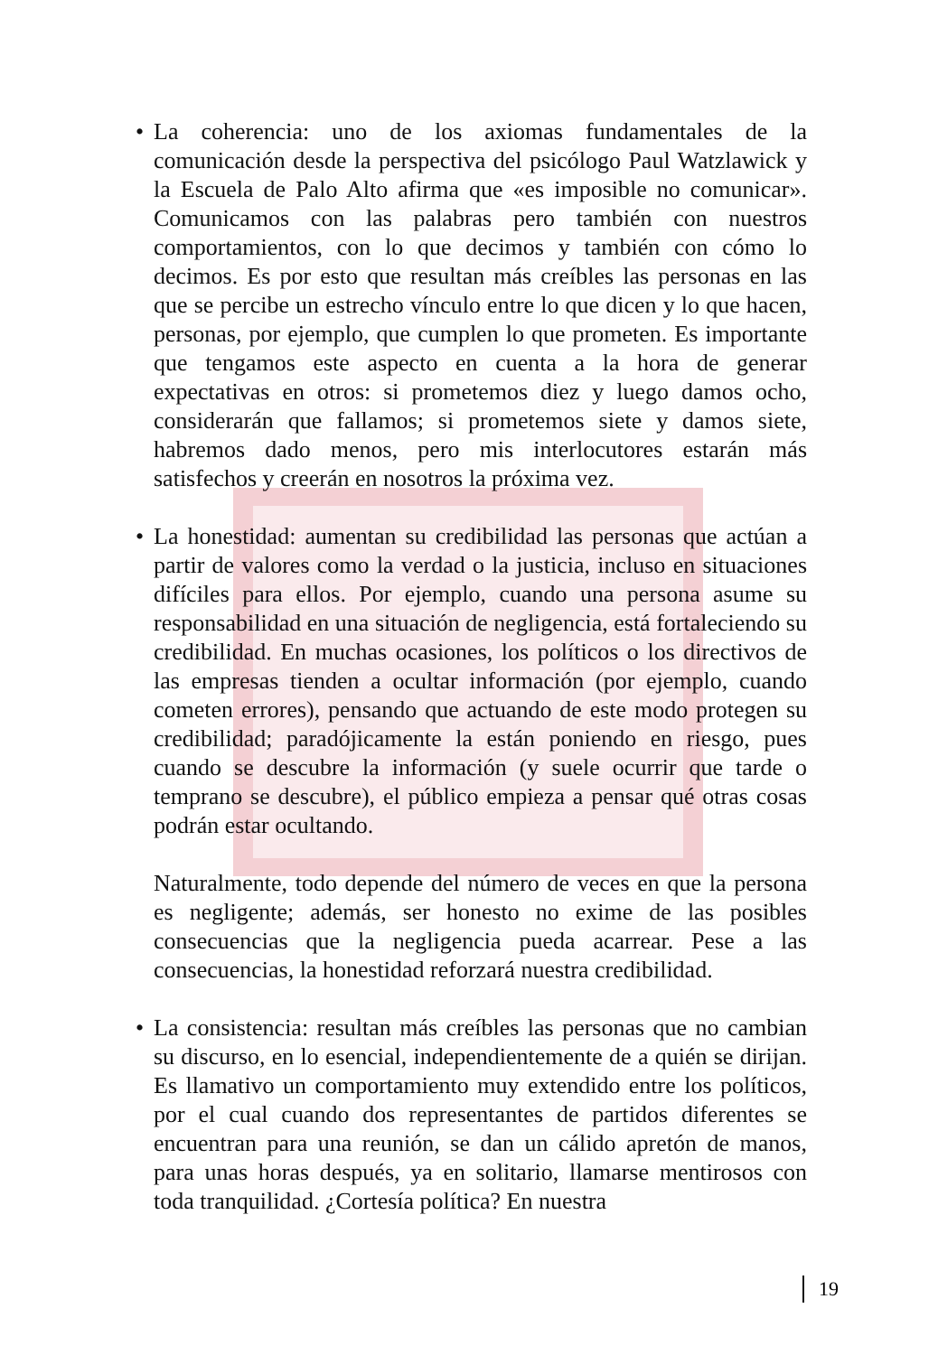• La coherencia: uno de los axiomas fundamentales de la comunicación desde la perspectiva del psicólogo Paul Watzlawick y la Escuela de Palo Alto afirma que «es imposible no comunicar». Comunicamos con las palabras pero también con nuestros comportamientos, con lo que decimos y también con cómo lo decimos. Es por esto que resultan más creíbles las personas en las que se percibe un estrecho vínculo entre lo que dicen y lo que hacen, personas, por ejemplo, que cumplen lo que prometen. Es importante que tengamos este aspecto en cuenta a la hora de generar expectativas en otros: si prometemos diez y luego damos ocho, considerarán que fallamos; si prometemos siete y damos siete, habremos dado menos, pero mis interlocutores estarán más satisfechos y creerán en nosotros la próxima vez.
• La honestidad: aumentan su credibilidad las personas que actúan a partir de valores como la verdad o la justicia, incluso en situaciones difíciles para ellos. Por ejemplo, cuando una persona asume su responsabilidad en una situación de negligencia, está fortaleciendo su credibilidad. En muchas ocasiones, los políticos o los directivos de las empresas tienden a ocultar información (por ejemplo, cuando cometen errores), pensando que actuando de este modo protegen su credibilidad; paradójicamente la están poniendo en riesgo, pues cuando se descubre la información (y suele ocurrir que tarde o temprano se descubre), el público empieza a pensar qué otras cosas podrán estar ocultando.
Naturalmente, todo depende del número de veces en que la persona es negligente; además, ser honesto no exime de las posibles consecuencias que la negligencia pueda acarrear. Pese a las consecuencias, la honestidad reforzará nuestra credibilidad.
• La consistencia: resultan más creíbles las personas que no cambian su discurso, en lo esencial, independientemente de a quién se dirijan. Es llamativo un comportamiento muy extendido entre los políticos, por el cual cuando dos representantes de partidos diferentes se encuentran para una reunión, se dan un cálido apretón de manos, para unas horas después, ya en solitario, llamarse mentirosos con toda tranquilidad. ¿Cortesía política? En nuestra
19